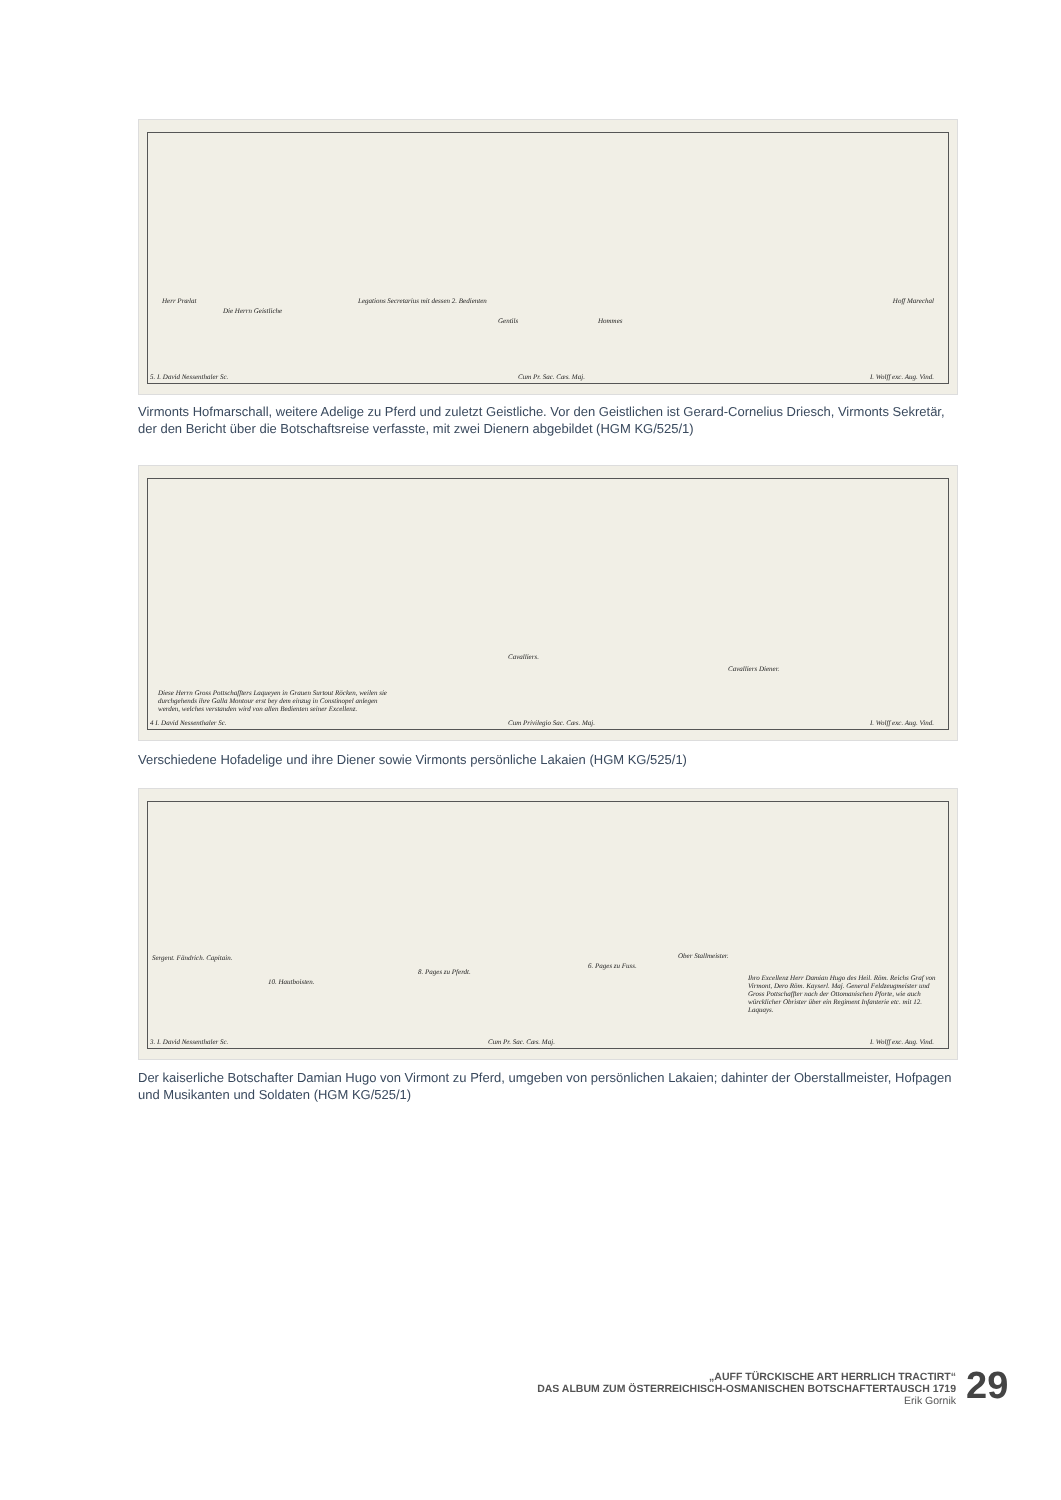Herr Prælat
Die Herrn Geistliche
Legations Secretarius mit dessen 2. Bedienten
Gentils Hommes
Hoff Marechal
5. I. David Nessenthaler Sc. Cum Pr. Sac. Cæs. Maj. I. Wolff exc. Aug. Vind.
Virmonts Hofmarschall, weitere Adelige zu Pferd und zuletzt Geistliche. Vor den Geistlichen ist Gerard-Cornelius Driesch, Virmonts Sekretär, der den Bericht über die Botschaftsreise verfasste, mit zwei Dienern abgebildet (HGM KG/525/1)
Cavalliers.
Cavalliers Diener.
Diese Herrn Gross Pottschaffters Laqueyen in Grauen Surtout Röcken, weilen sie durchgehends ihre Galla Montour erst bey dem einzug in Constinopel anlegen werden, welches verstanden wird von allen Bedienten seiner Excellenz.
4 I. David Nessenthaler Sc. Cum Privilegio Sac. Cæs. Maj. I. Wolff exc. Aug. Vind.
Verschiedene Hofadelige und ihre Diener sowie Virmonts persönliche Lakaien (HGM KG/525/1)
Sergent. Fändrich. Capitain.
10. Hautboisten.
8. Pages zu Pferdt.
6. Pages zu Fuss.
Ober Stallmeister.
Ihro Excellenz Herr Damian Hugo des Heil. Röm. Reichs Graf von Virmont, Dero Röm. Kayserl. Maj. General Feldzeugmeister und Gross Pottschaffter nach der Ottomanischen Pforte, wie auch würcklicher Obrister über ein Regiment Infanterie etc. mit 12. Laquays.
3. I. David Nessenthaler Sc. Cum Pr. Sac. Cæs. Maj. I. Wolff exc. Aug. Vind.
Der kaiserliche Botschafter Damian Hugo von Virmont zu Pferd, umgeben von persönlichen Lakaien; dahinter der Oberstallmeister, Hofpagen und Musikanten und Soldaten (HGM KG/525/1)
„AUFF TÜRCKISCHE ART HERRLICH TRACTIRT“
DAS ALBUM ZUM ÖSTERREICHISCH-OSMANISCHEN BOTSCHAFTERTAUSCH 1719
Erik Gornik
29